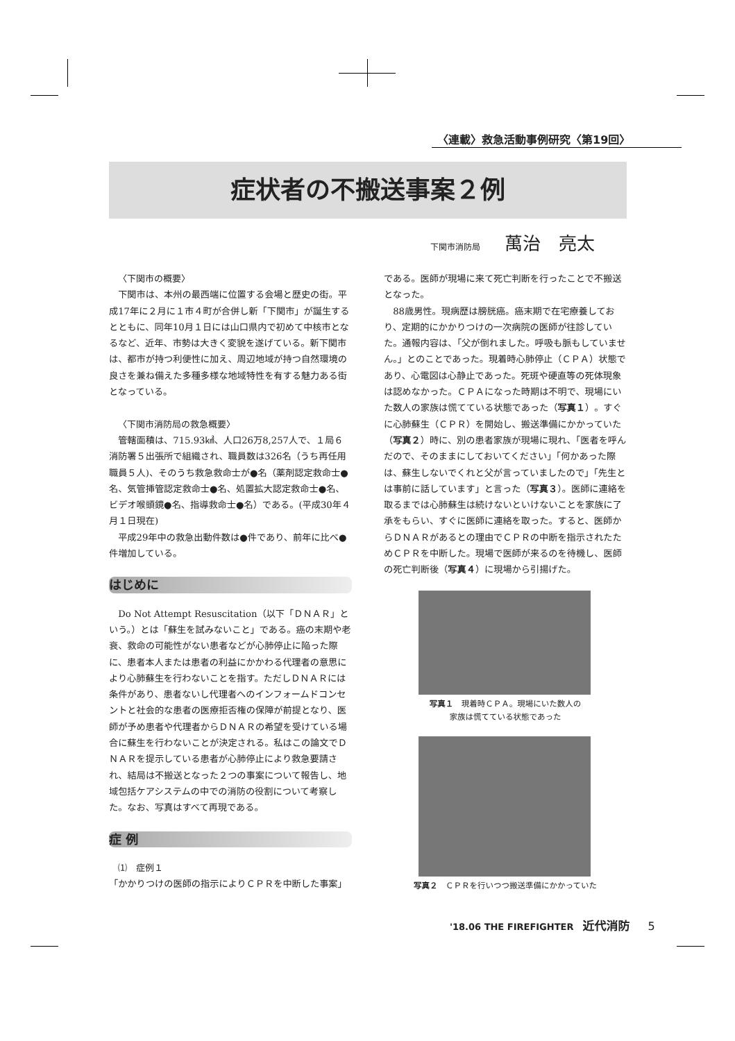〈連載〉救急活動事例研究〈第19回〉
症状者の不搬送事案２例
下関市消防局 萬治　亮太
〈下関市の概要〉
下関市は、本州の最西端に位置する会場と歴史の街。平成17年に２月に１市４町が合併し新「下関市」が誕生するとともに、同年10月１日には山口県内で初めて中核市となるなど、近年、市勢は大きく変貌を遂げている。新下関市は、都市が持つ利便性に加え、周辺地域が持つ自然環境の良さを兼ね備えた多種多様な地域特性を有する魅力ある街となっている。
〈下関市消防局の救急概要〉
管轄面積は、715.93㎢、人口26万8,257人で、１局６消防署５出張所で組織され、職員数は326名（うち再任用職員５人)、そのうち救急救命士が●名（薬剤認定救命士●名、気管挿管認定救命士●名、処置拡大認定救命士●名、ビデオ喉頭鏡●名、指導救命士●名）である。(平成30年４月１日現在)
平成29年中の救急出動件数は●件であり、前年に比べ●件増加している。
はじめに
Do Not Attempt Resuscitation（以下「ＤＮＡＲ」という。）とは「蘇生を試みないこと」である。癌の末期や老衰、救命の可能性がない患者などが心肺停止に陥った際に、患者本人または患者の利益にかかわる代理者の意思により心肺蘇生を行わないことを指す。ただしＤＮＡＲには条件があり、患者ないし代理者へのインフォームドコンセントと社会的な患者の医療拒否権の保障が前提となり、医師が予め患者や代理者からＤＮＡＲの希望を受けている場合に蘇生を行わないことが決定される。私はこの論文でＤＮＡＲを提示している患者が心肺停止により救急要請され、結局は不搬送となった２つの事案について報告し、地域包括ケアシステムの中での消防の役割について考察した。なお、写真はすべて再現である。
症 例
⑴　症例１
「かかりつけの医師の指示によりＣＰＲを中断した事案」
である。医師が現場に来て死亡判断を行ったことで不搬送となった。
88歳男性。現病歴は膀胱癌。癌末期で在宅療養しており、定期的にかかりつけの一次病院の医師が往診していた。通報内容は、「父が倒れました。呼吸も脈もしていません。」とのことであった。現着時心肺停止（ＣＰＡ）状態であり、心電図は心静止であった。死斑や硬直等の死体現象は認めなかった。ＣＰＡになった時期は不明で、現場にいた数人の家族は慌てている状態であった（写真１）。すぐに心肺蘇生（ＣＰＲ）を開始し、搬送準備にかかっていた（写真２）時に、別の患者家族が現場に現れ、「医者を呼んだので、そのままにしておいてください」「何かあった際は、蘇生しないでくれと父が言っていましたので」「先生とは事前に話しています」と言った（写真３）。医師に連絡を取るまでは心肺蘇生は続けないといけないことを家族に了承をもらい、すぐに医師に連絡を取った。すると、医師からＤＮＡＲがあるとの理由でＣＰＲの中断を指示されたためＣＰＲを中断した。現場で医師が来るのを待機し、医師の死亡判断後（写真４）に現場から引揚げた。
写真１　現着時ＣＰＡ。現場にいた数人の
家族は慌てている状態であった
写真２　ＣＰＲを行いつつ搬送準備にかかっていた
'18.06 THE FIREFIGHTER　近代消防　　5